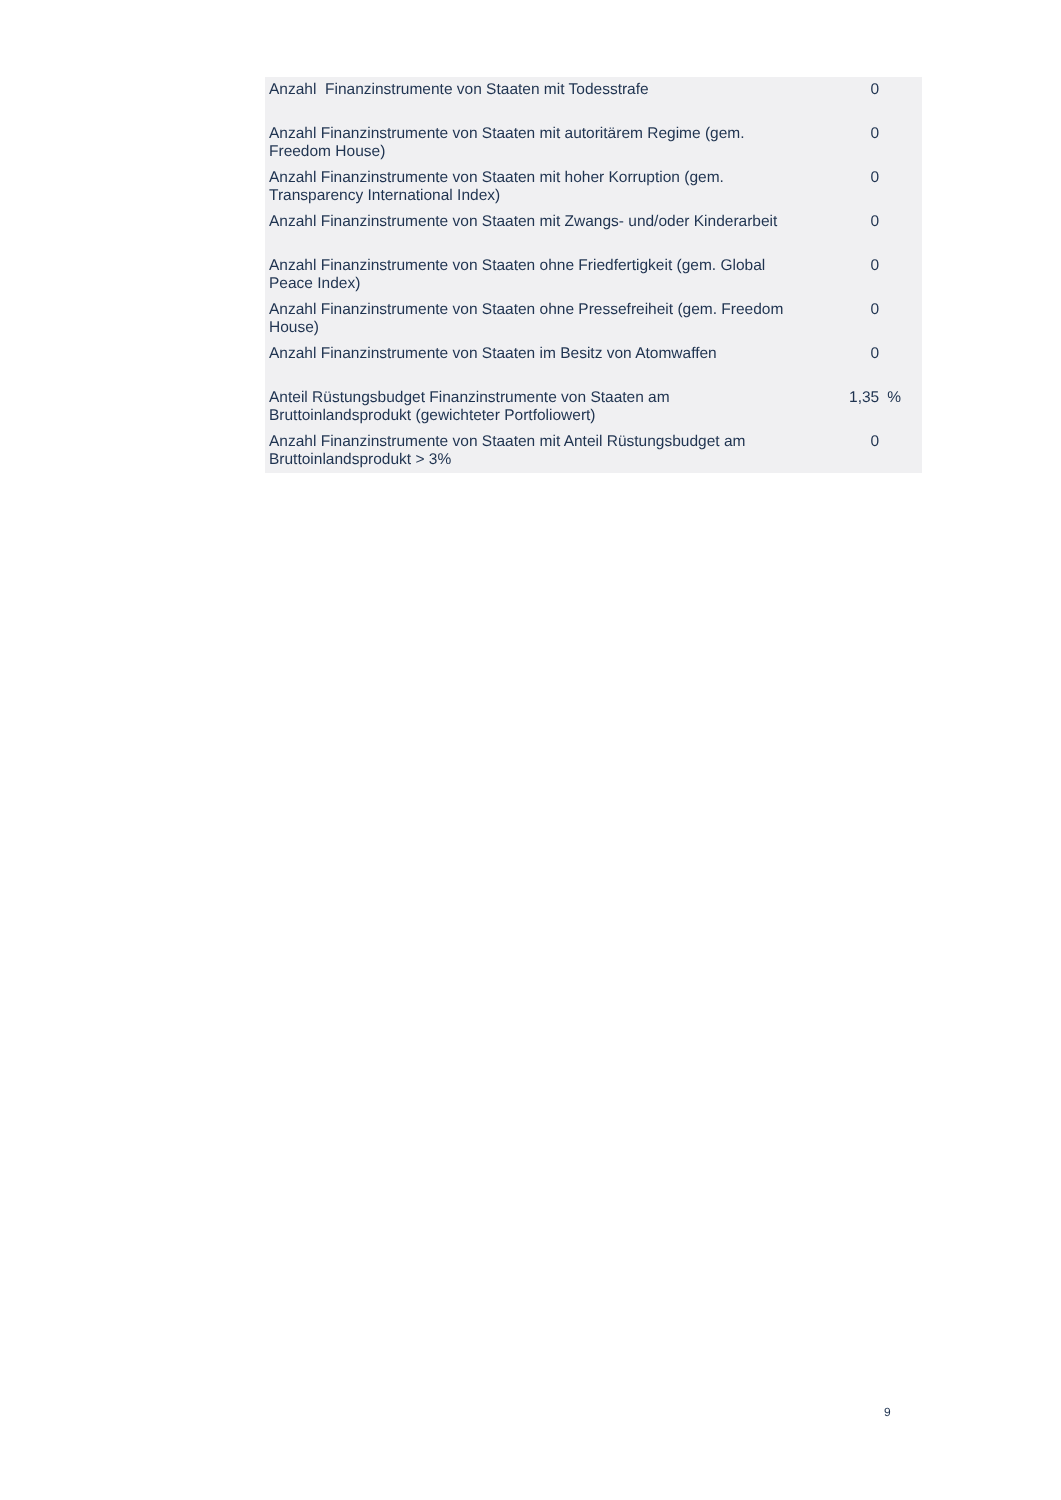| Anzahl Finanzinstrumente von Staaten mit Todesstrafe | 0 | |
| Anzahl Finanzinstrumente von Staaten mit autoritärem Regime (gem. Freedom House) | 0 | |
| Anzahl Finanzinstrumente von Staaten mit hoher Korruption (gem. Transparency International Index) | 0 | |
| Anzahl Finanzinstrumente von Staaten mit Zwangs- und/oder Kinderarbeit | 0 | |
| Anzahl Finanzinstrumente von Staaten ohne Friedfertigkeit (gem. Global Peace Index) | 0 | |
| Anzahl Finanzinstrumente von Staaten ohne Pressefreiheit (gem. Freedom House) | 0 | |
| Anzahl Finanzinstrumente von Staaten im Besitz von Atomwaffen | 0 | |
| Anteil Rüstungsbudget Finanzinstrumente von Staaten am Bruttoinlandsprodukt (gewichteter Portfoliowert) | 1,35 | % |
| Anzahl Finanzinstrumente von Staaten mit Anteil Rüstungsbudget am Bruttoinlandsprodukt > 3% | 0 | |
9